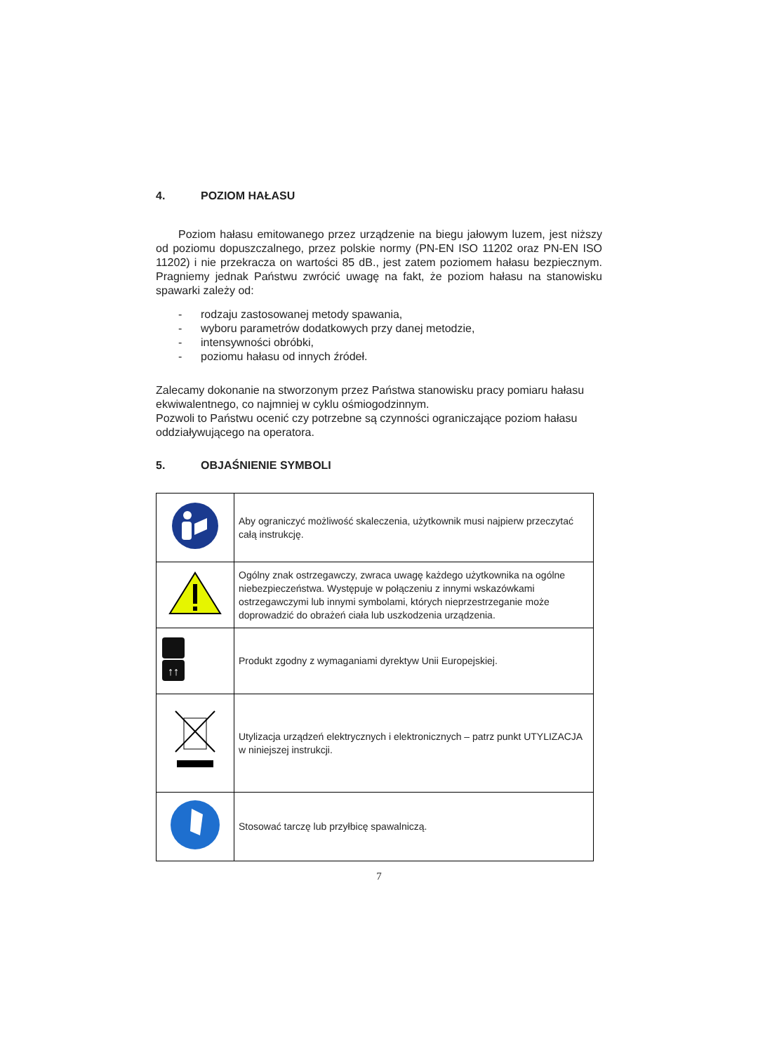4. POZIOM HAŁASU
Poziom hałasu emitowanego przez urządzenie na biegu jałowym luzem, jest niższy od poziomu dopuszczalnego, przez polskie normy (PN-EN ISO 11202 oraz PN-EN ISO 11202) i nie przekracza on wartości 85 dB., jest zatem poziomem hałasu bezpiecznym. Pragniemy jednak Państwu zwrócić uwagę na fakt, że poziom hałasu na stanowisku spawarki zależy od:
- rodzaju zastosowanej metody spawania,
- wyboru parametrów dodatkowych przy danej metodzie,
- intensywności obróbki,
- poziomu hałasu od innych źródeł.
Zalecamy dokonanie na stworzonym przez Państwa stanowisku pracy pomiaru hałasu ekwiwalentnego, co najmniej w cyklu ośmiogodzinnym.
Pozwoli to Państwu ocenić czy potrzebne są czynności ograniczające poziom hałasu oddziaływującego na operatora.
5. OBJAŚNIENIE SYMBOLI
| | Aby ograniczyć możliwość skaleczenia, użytkownik musi najpierw przeczytać całą instrukcję. |
| | Ogólny znak ostrzegawczy, zwraca uwagę każdego użytkownika na ogólne niebezpieczeństwa. Występuje w połączeniu z innymi wskazówkami ostrzegawczymi lub innymi symbolami, których nieprzestrzeganie może doprowadzić do obrażeń ciała lub uszkodzenia urządzenia. |
| ↑↑ | Produkt zgodny z wymaganiami dyrektyw Unii Europejskiej. |
| | Utylizacja urządzeń elektrycznych i elektronicznych – patrz punkt UTYLIZACJA w niniejszej instrukcji. |
| | Stosować tarczę lub przyłbicę spawalniczą. |
7